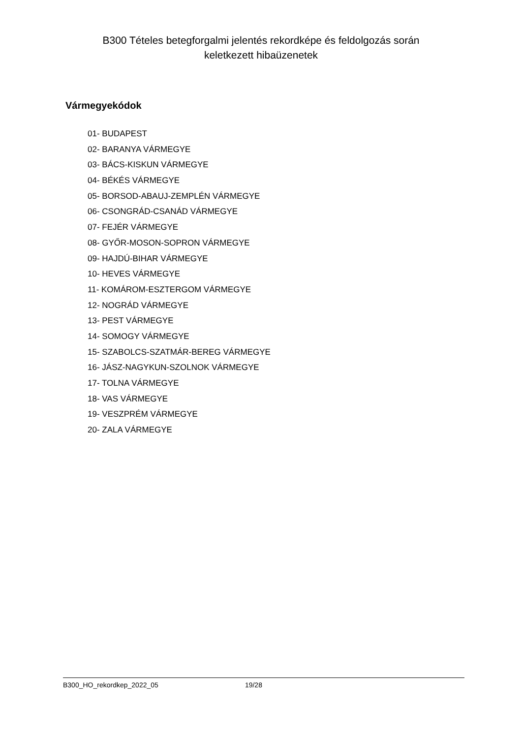B300 Tételes betegforgalmi jelentés rekordképe és feldolgozás során
keletkezett hibaüzenetek
Vármegyekódok
01- BUDAPEST
02- BARANYA VÁRMEGYE
03- BÁCS-KISKUN VÁRMEGYE
04- BÉKÉS VÁRMEGYE
05- BORSOD-ABAUJ-ZEMPLÉN VÁRMEGYE
06- CSONGRÁD-CSANÁD VÁRMEGYE
07- FEJÉR VÁRMEGYE
08- GYŐR-MOSON-SOPRON VÁRMEGYE
09- HAJDÚ-BIHAR VÁRMEGYE
10- HEVES VÁRMEGYE
11- KOMÁROM-ESZTERGOM VÁRMEGYE
12- NOGRÁD VÁRMEGYE
13- PEST VÁRMEGYE
14- SOMOGY VÁRMEGYE
15- SZABOLCS-SZATMÁR-BEREG VÁRMEGYE
16- JÁSZ-NAGYKUN-SZOLNOK VÁRMEGYE
17- TOLNA VÁRMEGYE
18- VAS VÁRMEGYE
19- VESZPRÉM VÁRMEGYE
20- ZALA VÁRMEGYE
B300_HO_rekordkep_2022_05 19/28